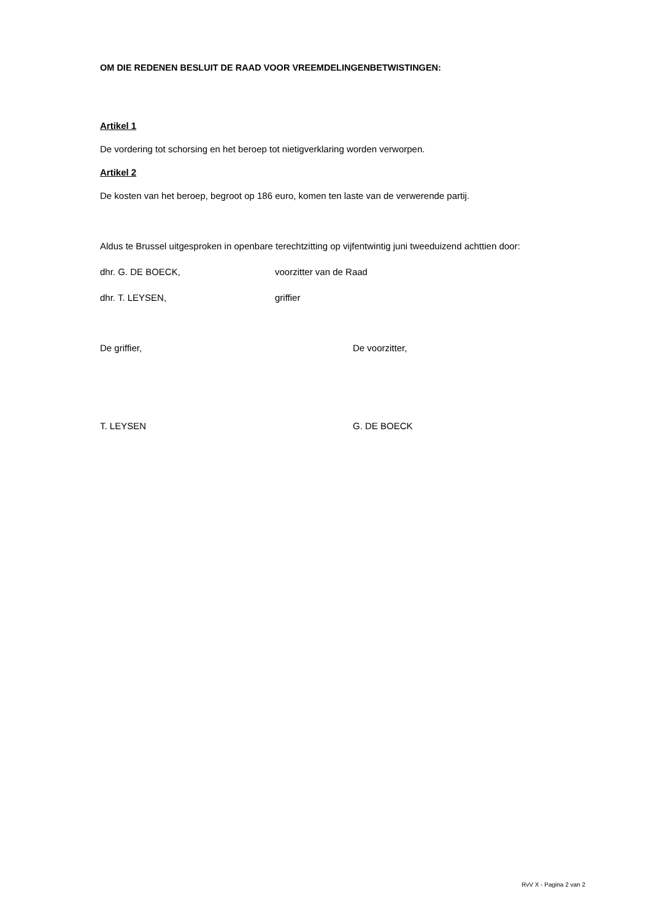OM DIE REDENEN BESLUIT DE RAAD VOOR VREEMDELINGENBETWISTINGEN:
Artikel 1
De vordering tot schorsing en het beroep tot nietigverklaring worden verworpen.
Artikel 2
De kosten van het beroep, begroot op 186 euro, komen ten laste van de verwerende partij.
Aldus te Brussel uitgesproken in openbare terechtzitting op vijfentwintig juni tweeduizend achttien door:
dhr. G. DE BOECK, voorzitter van de Raad
dhr. T. LEYSEN, griffier
De griffier, De voorzitter,
T. LEYSEN G. DE BOECK
RvV X - Pagina 2 van 2